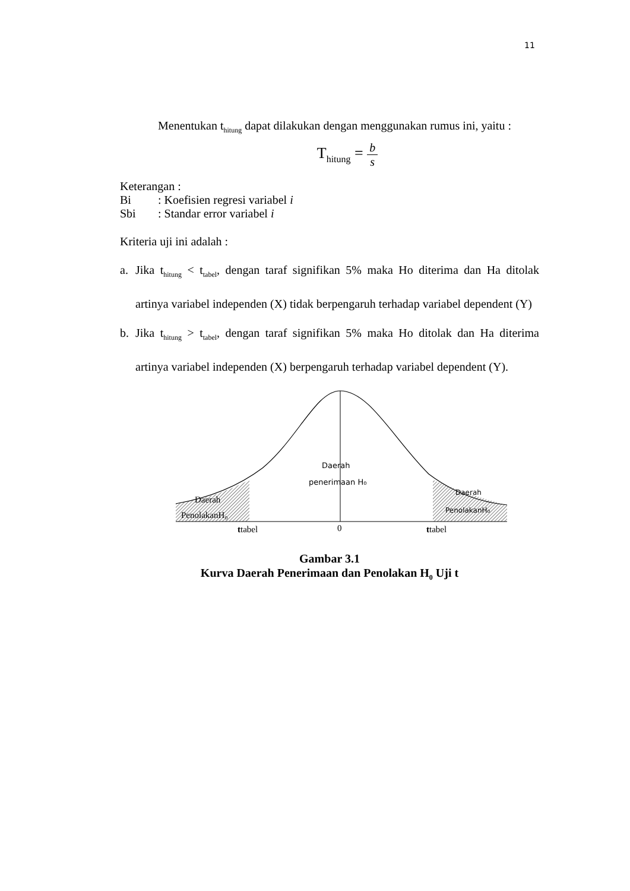11
Menentukan t<sub>hitung</sub> dapat dilakukan dengan menggunakan rumus ini, yaitu :
T<sub>hitung</sub> = b s
Keterangan :
| Bi | : Koefisien regresi variabel i |
| Sbi | : Standar error variabel i |
Kriteria uji ini adalah :
a. Jika t<sub>hitung</sub> < t<sub>tabel</sub>, dengan taraf signifikan 5% maka Ho diterima dan Ha ditolak artinya variabel independen (X) tidak berpengaruh terhadap variabel dependent (Y)
b. Jika t<sub>hitung</sub> > t<sub>tabel</sub>, dengan taraf signifikan 5% maka Ho ditolak dan Ha diterima artinya variabel independen (X) berpengaruh terhadap variabel dependent (Y).
Daerah
penerimaan H₀
Daerah
PenolakanH₀
Daerah
PenolakanH₀
ttabel
0
ttabel
Gambar 3.1
Kurva Daerah Penerimaan dan Penolakan H<sub>0</sub> Uji t